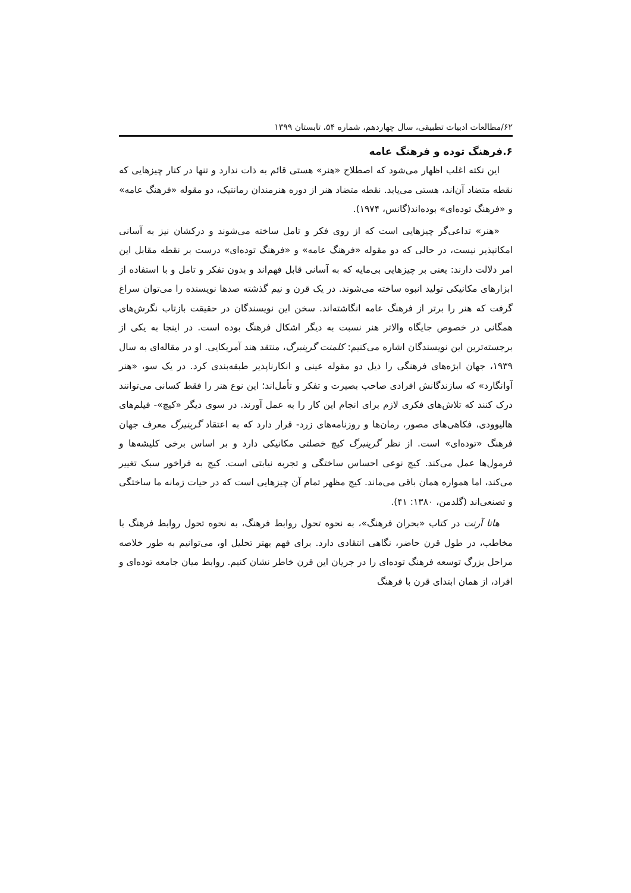۶۲/مطالعات ادبیات تطبیقی، سال چهاردهم، شماره ۵۴، تابستان ۱۳۹۹
۶.فرهنگ توده و فرهنگ عامه
این نکته اغلب اظهار می‌شود که اصطلاح «هنر» هستی قائم به ذات ندارد و تنها در کنار چیزهایی که نقطه متضاد آن‌اند، هستی می‌یابد. نقطه متضاد هنر از دوره هنرمندان رمانتیک، دو مقوله «فرهنگ عامه» و «فرهنگ توده‌ای» بوده‌اند(گانس، ۱۹۷۴).
«هنر» تداعی‌گر چیزهایی است که از روی فکر و تامل ساخته می‌شوند و درکشان نیز به آسانی امکانپذیر نیست، در حالی که دو مقوله «فرهنگ عامه» و «فرهنگ توده‌ای» درست بر نقطه مقابل این امر دلالت دارند: یعنی بر چیزهایی بی‌مایه که به آسانی قابل فهم‌اند و بدون تفکر و تامل و با استفاده از ابزارهای مکانیکی تولید انبوه ساخته می‌شوند. در یک قرن و نیم گذشته صدها نویسنده را می‌توان سراغ گرفت که هنر را برتر از فرهنگ عامه انگاشته‌اند. سخن این نویسندگان در حقیقت بازتاب نگرش‌های همگانی در خصوص جایگاه والاتر هنر نسبت به دیگر اشکال فرهنگ بوده است. در اینجا به یکی از برجسته‌ترین این نویسندگان اشاره می‌کنیم: کلمنت گرینبرگ، منتقد هند آمریکایی. او در مقاله‌ای به سال ۱۹۳۹، جهان ابژه‌های فرهنگی را ذیل دو مقوله عینی و انکارناپذیر طبقه‌بندی کرد. در یک سو، «هنر آوانگارد» که سازندگانش افرادی صاحب بصیرت و تفکر و تأمل‌اند؛ این نوع هنر را فقط کسانی می‌توانند درک کنند که تلاش‌های فکری لازم برای انجام این کار را به عمل آورند. در سوی دیگر «کیچ»- فیلم‌های هالیوودی، فکاهی‌های مصور، رمان‌ها و روزنامه‌های زرد- قرار دارد که به اعتقاد گرینبرگ معرف جهان فرهنگ «توده‌ای» است. از نظر گرینبرگ کیچ خصلتی مکانیکی دارد و بر اساس برخی کلیشه‌ها و فرمول‌ها عمل می‌کند. کیج نوعی احساس ساختگی و تجربه نیابتی است. کیج به فراخور سبک تغییر می‌کند، اما همواره همان باقی می‌ماند. کیج مظهر تمام آن چیزهایی است که در حیات زمانه ما ساختگی و تصنعی‌اند (گلدمن، ۱۳۸۰: ۴۱).
هانا آرنت در کتاب «بحران فرهنگ»، به نحوه تحول روابط فرهنگ، به نحوه تحول روابط فرهنگ با مخاطب، در طول قرن حاضر، نگاهی انتقادی دارد. برای فهم بهتر تحلیل او، می‌توانیم به طور خلاصه مراحل بزرگ توسعه فرهنگ توده‌ای را در جریان این قرن خاطر نشان کنیم. روابط میان جامعه توده‌ای و افراد، از همان ابتدای قرن با فرهنگ